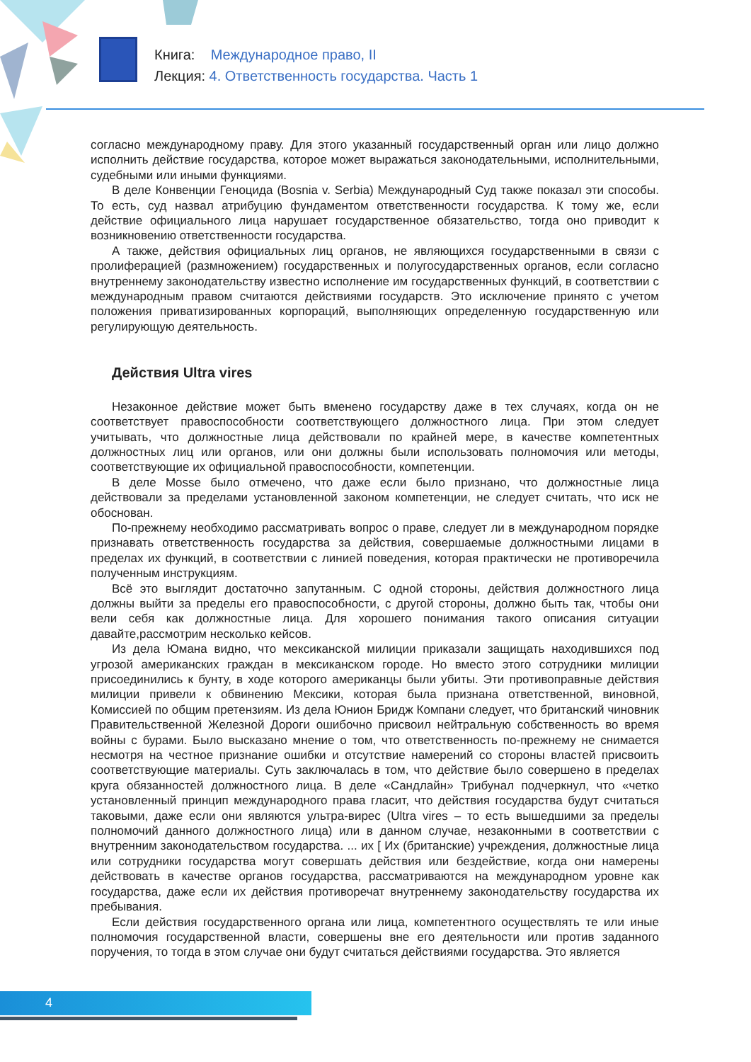Книга: Международное право, II
Лекция: 4. Ответственность государства. Часть 1
согласно международному праву. Для этого указанный государственный орган или лицо должно исполнить действие государства, которое может выражаться законодательными, исполнительными, судебными или иными функциями.
В деле Конвенции Геноцида (Bosnia v. Serbia) Международный Суд также показал эти способы. То есть, суд назвал атрибуцию фундаментом ответственности государства. К тому же, если действие официального лица нарушает государственное обязательство, тогда оно приводит к возникновению ответственности государства.
А также, действия официальных лиц органов, не являющихся государственными в связи с пролиферацией (размножением) государственных и полугосударственных органов, если согласно внутреннему законодательству известно исполнение им государственных функций, в соответствии с международным правом считаются действиями государств. Это исключение принято с учетом положения приватизированных корпораций, выполняющих определенную государственную или регулирующую деятельность.
Действия Ultra vires
Незаконное действие может быть вменено государству даже в тех случаях, когда он не соответствует правоспособности соответствующего должностного лица. При этом следует учитывать, что должностные лица действовали по крайней мере, в качестве компетентных должностных лиц или органов, или они должны были использовать полномочия или методы, соответствующие их официальной правоспособности, компетенции.
В деле Mosse было отмечено, что даже если было признано, что должностные лица действовали за пределами установленной законом компетенции, не следует считать, что иск не обоснован.
По-прежнему необходимо рассматривать вопрос о праве, следует ли в международном порядке признавать ответственность государства за действия, совершаемые должностными лицами в пределах их функций, в соответствии с линией поведения, которая практически не противоречила полученным инструкциям.
Всё это выглядит достаточно запутанным. С одной стороны, действия должностного лица должны выйти за пределы его правоспособности, с другой стороны, должно быть так, чтобы они вели себя как должностные лица. Для хорошего понимания такого описания ситуации давайте,рассмотрим несколько кейсов.
Из дела Юмана видно, что мексиканской милиции приказали защищать находившихся под угрозой американских граждан в мексиканском городе. Но вместо этого сотрудники милиции присоединились к бунту, в ходе которого американцы были убиты. Эти противоправные действия милиции привели к обвинению Мексики, которая была признана ответственной, виновной, Комиссией по общим претензиям. Из дела Юнион Бридж Компани следует, что британский чиновник Правительственной Железной Дороги ошибочно присвоил нейтральную собственность во время войны с бурами. Было высказано мнение о том, что ответственность по-прежнему не снимается несмотря на честное признание ошибки и отсутствие намерений со стороны властей присвоить соответствующие материалы. Суть заключалась в том, что действие было совершено в пределах круга обязанностей должностного лица. В деле «Сандлайн» Трибунал подчеркнул, что «четко установленный принцип международного права гласит, что действия государства будут считаться таковыми, даже если они являются ультра-вирес (Ultra vires – то есть вышедшими за пределы полномочий данного должностного лица) или в данном случае, незаконными в соответствии с внутренним законодательством государства. ... их [ Их (британские) учреждения, должностные лица или сотрудники государства могут совершать действия или бездействие, когда они намерены действовать в качестве органов государства, рассматриваются на международном уровне как государства, даже если их действия противоречат внутреннему законодательству государства их пребывания.
Если действия государственного органа или лица, компетентного осуществлять те или иные полномочия государственной власти, совершены вне его деятельности или против заданного поручения, то тогда в этом случае они будут считаться действиями государства. Это является
4